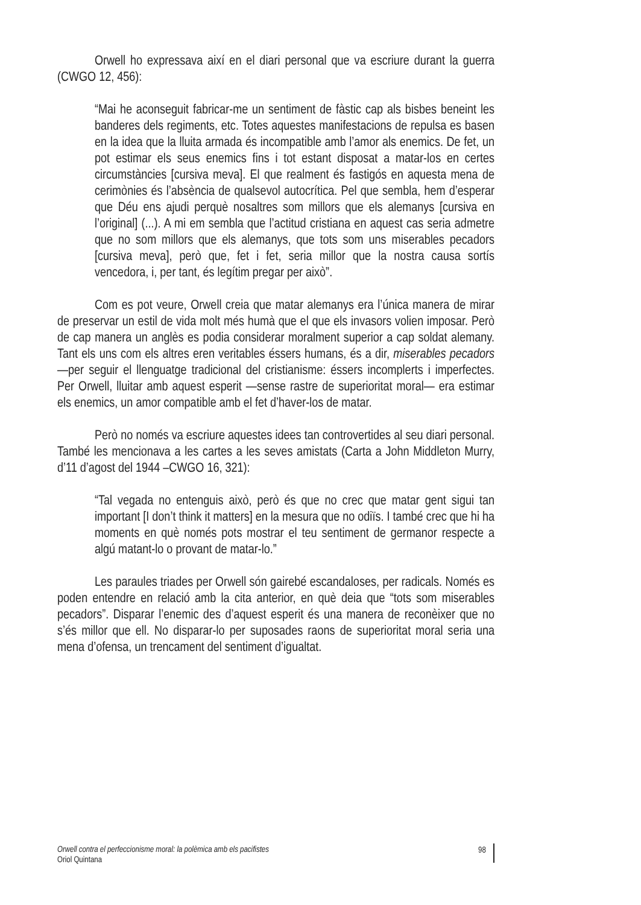Orwell ho expressava així en el diari personal que va escriure durant la guerra (CWGO 12, 456):
“Mai he aconseguit fabricar-me un sentiment de fàstic cap als bisbes beneint les banderes dels regiments, etc. Totes aquestes manifestacions de repulsa es basen en la idea que la lluita armada és incompatible amb l’amor als enemics. De fet, un pot estimar els seus enemics fins i tot estant disposat a matar-los en certes circumstàncies [cursiva meva]. El que realment és fastigós en aquesta mena de cerimònies és l’absència de qualsevol autocrítica. Pel que sembla, hem d’esperar que Déu ens ajudi perquè nosaltres som millors que els alemanys [cursiva en l’original] (...). A mi em sembla que l’actitud cristiana en aquest cas seria admetre que no som millors que els alemanys, que tots som uns miserables pecadors [cursiva meva], però que, fet i fet, seria millor que la nostra causa sortís vencedora, i, per tant, és legítim pregar per això”.
Com es pot veure, Orwell creia que matar alemanys era l’única manera de mirar de preservar un estil de vida molt més humà que el que els invasors volien imposar. Però de cap manera un anglès es podia considerar moralment superior a cap soldat alemany. Tant els uns com els altres eren veritables éssers humans, és a dir, miserables pecadors —per seguir el llenguatge tradicional del cristianisme: éssers incomplerts i imperfectes. Per Orwell, lluitar amb aquest esperit —sense rastre de superioritat moral— era estimar els enemics, un amor compatible amb el fet d’haver-los de matar.
Però no només va escriure aquestes idees tan controvertides al seu diari personal. També les mencionava a les cartes a les seves amistats (Carta a John Middleton Murry, d’11 d’agost del 1944 –CWGO 16, 321):
“Tal vegada no entenguis això, però és que no crec que matar gent sigui tan important [I don’t think it matters] en la mesura que no odiïs. I també crec que hi ha moments en què només pots mostrar el teu sentiment de germanor respecte a algú matant-lo o provant de matar-lo.”
Les paraules triades per Orwell són gairebé escandaloses, per radicals. Només es poden entendre en relació amb la cita anterior, en què deia que “tots som miserables pecadors”. Disparar l’enemic des d’aquest esperit és una manera de reconèixer que no s’és millor que ell. No disparar-lo per suposades raons de superioritat moral seria una mena d’ofensa, un trencament del sentiment d’igualtat.
Orwell contra el perfeccionisme moral: la polèmica amb els pacifistes
Oriol Quintana
98